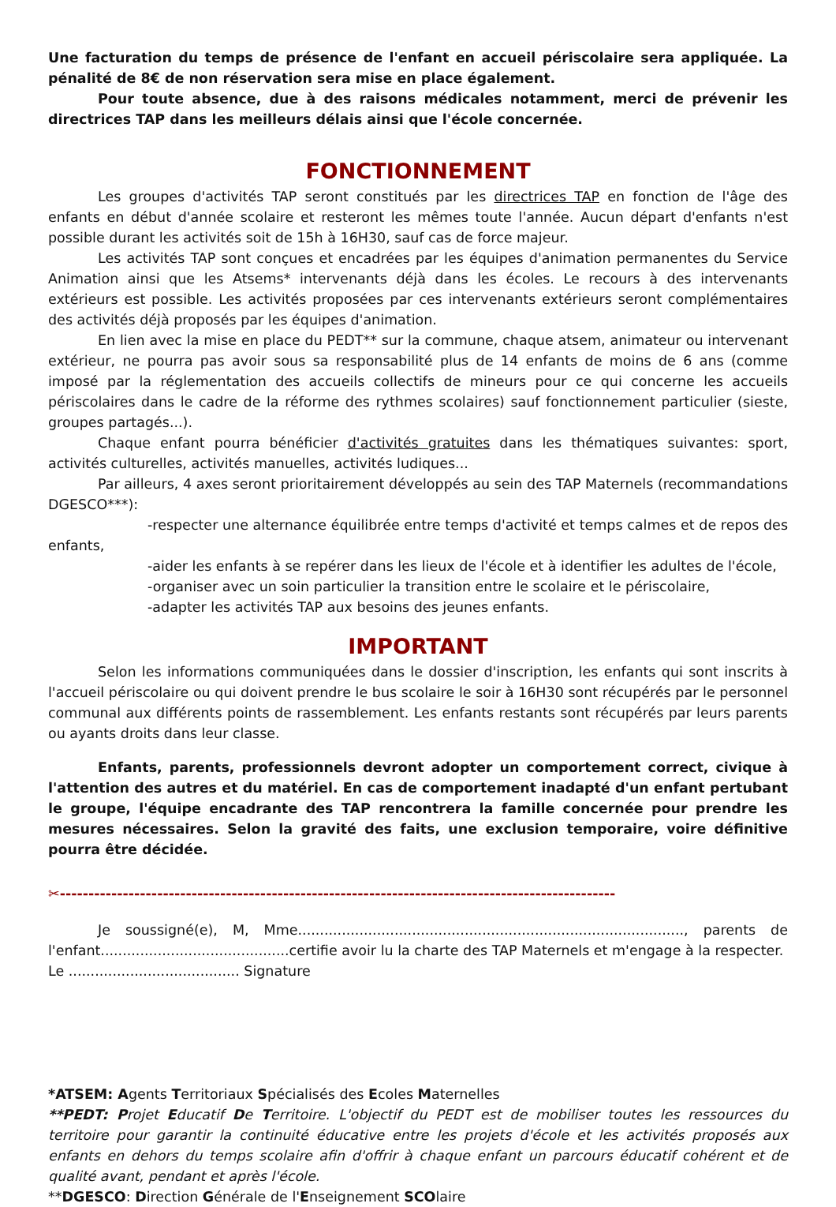Une facturation du temps de présence de l'enfant en accueil périscolaire sera appliquée. La pénalité de 8€ de non réservation sera mise en place également.
Pour toute absence, due à des raisons médicales notamment, merci de prévenir les directrices TAP dans les meilleurs délais ainsi que l'école concernée.
FONCTIONNEMENT
Les groupes d'activités TAP seront constitués par les directrices TAP en fonction de l'âge des enfants en début d'année scolaire et resteront les mêmes toute l'année. Aucun départ d'enfants n'est possible durant les activités soit de 15h à 16H30, sauf cas de force majeur.
Les activités TAP sont conçues et encadrées par les équipes d'animation permanentes du Service Animation ainsi que les Atsems* intervenants déjà dans les écoles. Le recours à des intervenants extérieurs est possible. Les activités proposées par ces intervenants extérieurs seront complémentaires des activités déjà proposés par les équipes d'animation.
En lien avec la mise en place du PEDT** sur la commune, chaque atsem, animateur ou intervenant extérieur, ne pourra pas avoir sous sa responsabilité plus de 14 enfants de moins de 6 ans (comme imposé par la réglementation des accueils collectifs de mineurs pour ce qui concerne les accueils périscolaires dans le cadre de la réforme des rythmes scolaires) sauf fonctionnement particulier (sieste, groupes partagés...).
Chaque enfant pourra bénéficier d'activités gratuites dans les thématiques suivantes: sport, activités culturelles, activités manuelles, activités ludiques...
Par ailleurs, 4 axes seront prioritairement développés au sein des TAP Maternels (recommandations DGESCO***):
-respecter une alternance équilibrée entre temps d'activité et temps calmes et de repos des enfants,
-aider les enfants à se repérer dans les lieux de l'école et à identifier les adultes de l'école,
-organiser avec un soin particulier la transition entre le scolaire et le périscolaire,
-adapter les activités TAP aux besoins des jeunes enfants.
IMPORTANT
Selon les informations communiquées dans le dossier d'inscription, les enfants qui sont inscrits à l'accueil périscolaire ou qui doivent prendre le bus scolaire le soir à 16H30 sont récupérés par le personnel communal aux différents points de rassemblement. Les enfants restants sont récupérés par leurs parents ou ayants droits dans leur classe.
Enfants, parents, professionnels devront adopter un comportement correct, civique à l'attention des autres et du matériel. En cas de comportement inadapté d'un enfant pertubant le groupe, l'équipe encadrante des TAP rencontrera la famille concernée pour prendre les mesures nécessaires. Selon la gravité des faits, une exclusion temporaire, voire définitive pourra être décidée.
✂-------------------------------------------------------------------------------------------------
Je soussigné(e), M, Mme........................................................................................, parents de l'enfant...........................................certifie avoir lu la charte des TAP Maternels et m'engage à la respecter.
Le ....................................... Signature
*ATSEM: Agents Territoriaux Spécialisés des Ecoles Maternelles
**PEDT: Projet Educatif De Territoire. L'objectif du PEDT est de mobiliser toutes les ressources du territoire pour garantir la continuité éducative entre les projets d'école et les activités proposés aux enfants en dehors du temps scolaire afin d'offrir à chaque enfant un parcours éducatif cohérent et de qualité avant, pendant et après l'école.
**DGESCO: Direction Générale de l'Enseignement SCOlaire